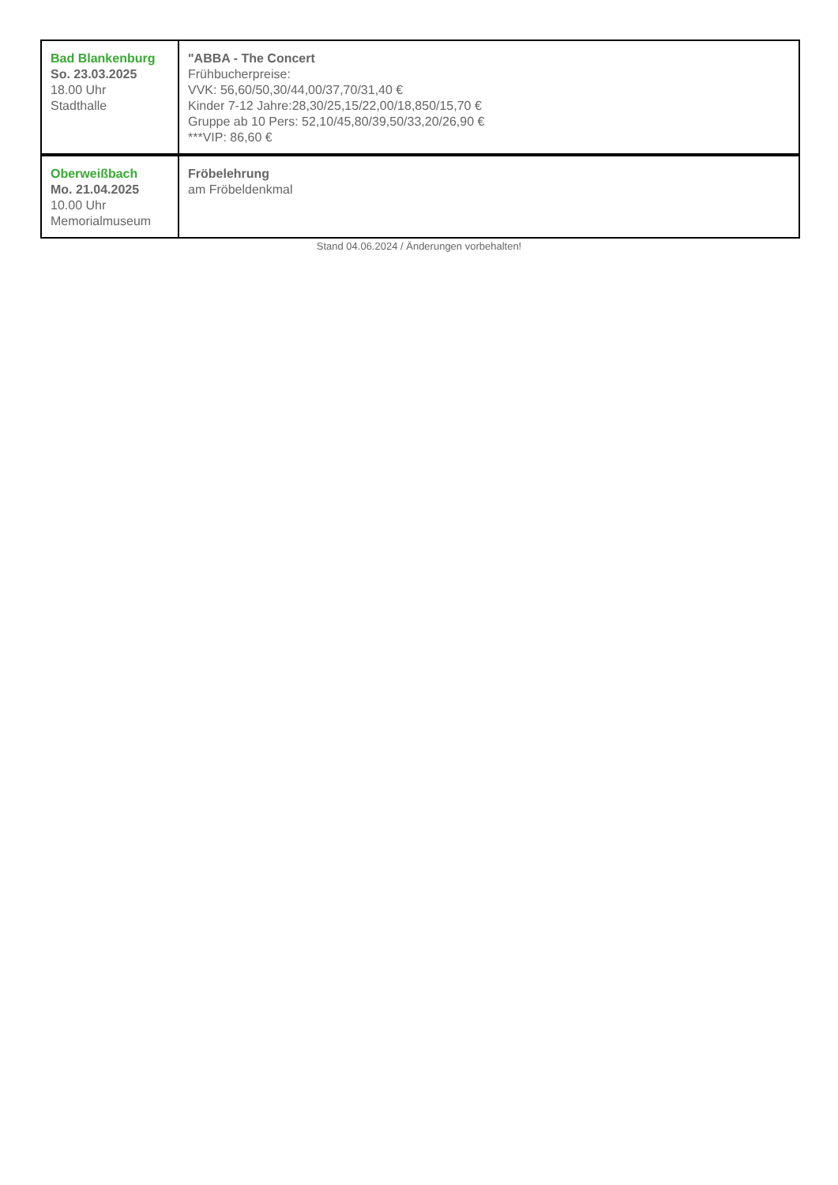| Bad Blankenburg So. 23.03.2025 18.00 Uhr Stadthalle | "ABBA - The Concert Frühbucherpreise: VVK: 56,60/50,30/44,00/37,70/31,40 € Kinder 7-12 Jahre:28,30/25,15/22,00/18,850/15,70 € Gruppe ab 10 Pers: 52,10/45,80/39,50/33,20/26,90 € ***VIP: 86,60 € |
| Oberweißbach Mo. 21.04.2025 10.00 Uhr Memorialmuseum | Fröbelehrung am Fröbeldenkmal |
Stand 04.06.2024 / Änderungen vorbehalten!